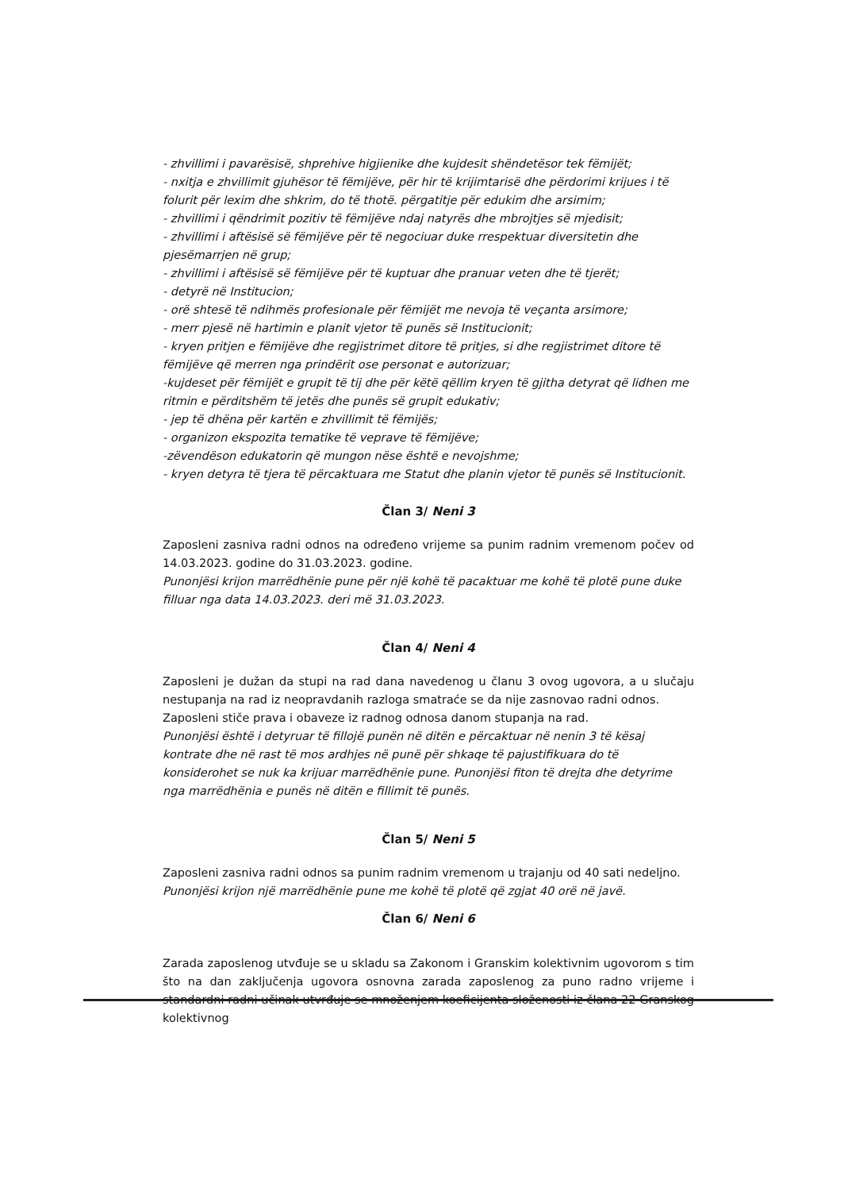- zhvillimi i pavarësisë, shprehive higjienike dhe kujdesit shëndetësor tek fëmijët;
- nxitja e zhvillimit gjuhësor të fëmijëve, për hir të krijimtarisë dhe përdorimi krijues i të folurit për lexim dhe shkrim, do të thotë. përgatitje për edukim dhe arsimim;
- zhvillimi i qëndrimit pozitiv të fëmijëve ndaj natyrës dhe mbrojtjes së mjedisit;
- zhvillimi i aftësisë së fëmijëve për të negociuar duke rrespektuar diversitetin dhe pjesëmarrjen në grup;
- zhvillimi i aftësisë së fëmijëve për të kuptuar dhe pranuar veten dhe të tjerët;
- detyrë në Institucion;
- orë shtesë të ndihmës profesionale për fëmijët me nevoja të veçanta arsimore;
- merr pjesë në hartimin e planit vjetor të punës së Institucionit;
- kryen pritjen e fëmijëve dhe regjistrimet ditore të pritjes, si dhe regjistrimet ditore të fëmijëve që merren nga prindërit ose personat e autorizuar;
-kujdeset për fëmijët e grupit të tij dhe për këtë qëllim kryen të gjitha detyrat që lidhen me ritmin e përditshëm të jetës dhe punës së grupit edukativ;
- jep të dhëna për kartën e zhvillimit të fëmijës;
- organizon ekspozita tematike të veprave të fëmijëve;
-zëvendëson edukatorin që mungon nëse është e nevojshme;
- kryen detyra të tjera të përcaktuara me Statut dhe planin vjetor të punës së Institucionit.
Član 3/ Neni 3
Zaposleni zasniva radni odnos na određeno vrijeme sa punim radnim vremenom počev od 14.03.2023. godine do 31.03.2023. godine.
Punonjësi krijon marrëdhënie pune për një kohë të pacaktuar me kohë të plotë pune duke filluar nga data 14.03.2023. deri më 31.03.2023.
Član 4/ Neni 4
Zaposleni je dužan da stupi na rad dana navedenog u članu 3 ovog ugovora, a u slučaju nestupanja na rad iz neopravdanih razloga smatraće se da nije zasnovao radni odnos.
Zaposleni stiče prava i obaveze iz radnog odnosa danom stupanja na rad.
Punonjësi është i detyruar të fillojë punën në ditën e përcaktuar në nenin 3 të kësaj kontrate dhe në rast të mos ardhjes në punë për shkaqe të pajustifikuara do të konsiderohet se nuk ka krijuar marrëdhënie pune. Punonjësi fiton të drejta dhe detyrime nga marrëdhënia e punës në ditën e fillimit të punës.
Član 5/ Neni 5
Zaposleni zasniva radni odnos sa punim radnim vremenom u trajanju od 40 sati nedeljno.
Punonjësi krijon një marrëdhënie pune me kohë të plotë që zgjat 40 orë në javë.
Član 6/ Neni 6
Zarada zaposlenog utvđuje se u skladu sa Zakonom i Granskim kolektivnim ugovorom s tim što na dan zaključenja ugovora osnovna zarada zaposlenog za puno radno vrijeme i standardni radni učinak utvrđuje se množenjem koeficijenta složenosti iz člana 22 Granskog kolektivnog